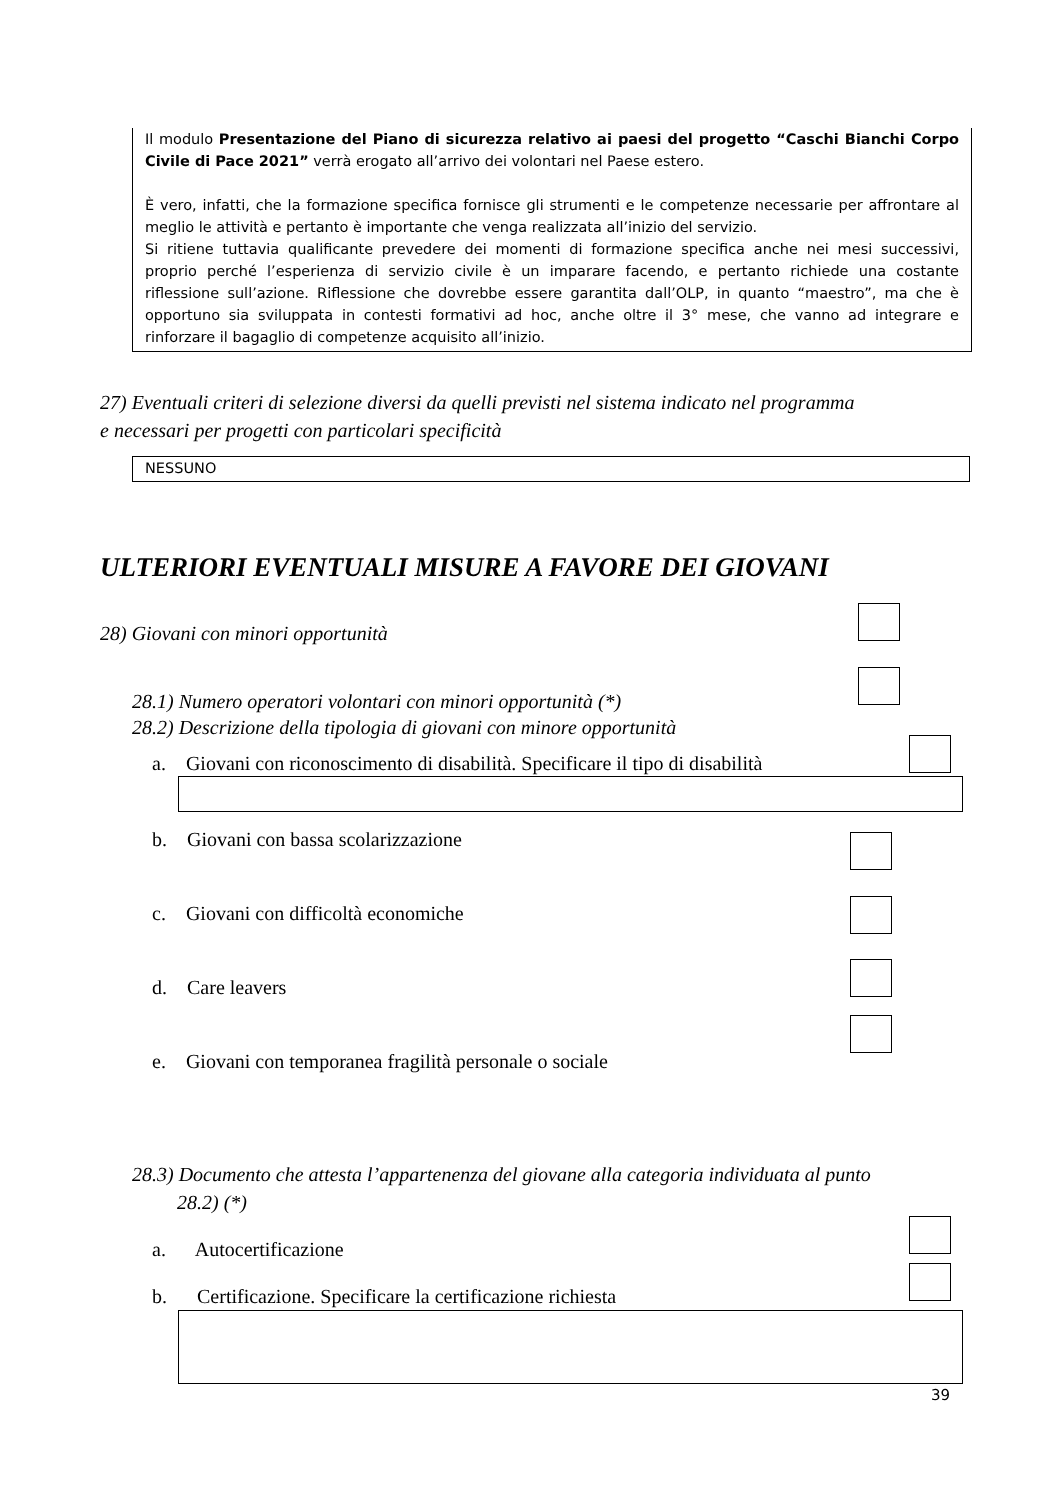Il modulo Presentazione del Piano di sicurezza relativo ai paesi del progetto “Caschi Bianchi Corpo Civile di Pace 2021” verrà erogato all’arrivo dei volontari nel Paese estero.
È vero, infatti, che la formazione specifica fornisce gli strumenti e le competenze necessarie per affrontare al meglio le attività e pertanto è importante che venga realizzata all’inizio del servizio.
Si ritiene tuttavia qualificante prevedere dei momenti di formazione specifica anche nei mesi successivi, proprio perché l’esperienza di servizio civile è un imparare facendo, e pertanto richiede una costante riflessione sull’azione. Riflessione che dovrebbe essere garantita dall’OLP, in quanto “maestro”, ma che è opportuno sia sviluppata in contesti formativi ad hoc, anche oltre il 3° mese, che vanno ad integrare e rinforzare il bagaglio di competenze acquisito all’inizio.
27) Eventuali criteri di selezione diversi da quelli previsti nel sistema indicato nel programma
e necessari per progetti con particolari specificità
NESSUNO
ULTERIORI EVENTUALI MISURE A FAVORE DEI GIOVANI
28) Giovani con minori opportunità
28.1) Numero operatori volontari con minori opportunità (*)
28.2) Descrizione della tipologia di giovani con minore opportunità
a. Giovani con riconoscimento di disabilità. Specificare il tipo di disabilità
b. Giovani con bassa scolarizzazione
c. Giovani con difficoltà economiche
d. Care leavers
e. Giovani con temporanea fragilità personale o sociale
28.3) Documento che attesta l’appartenenza del giovane alla categoria individuata al punto
28.2) (*)
a. Autocertificazione
b. Certificazione. Specificare la certificazione richiesta
39